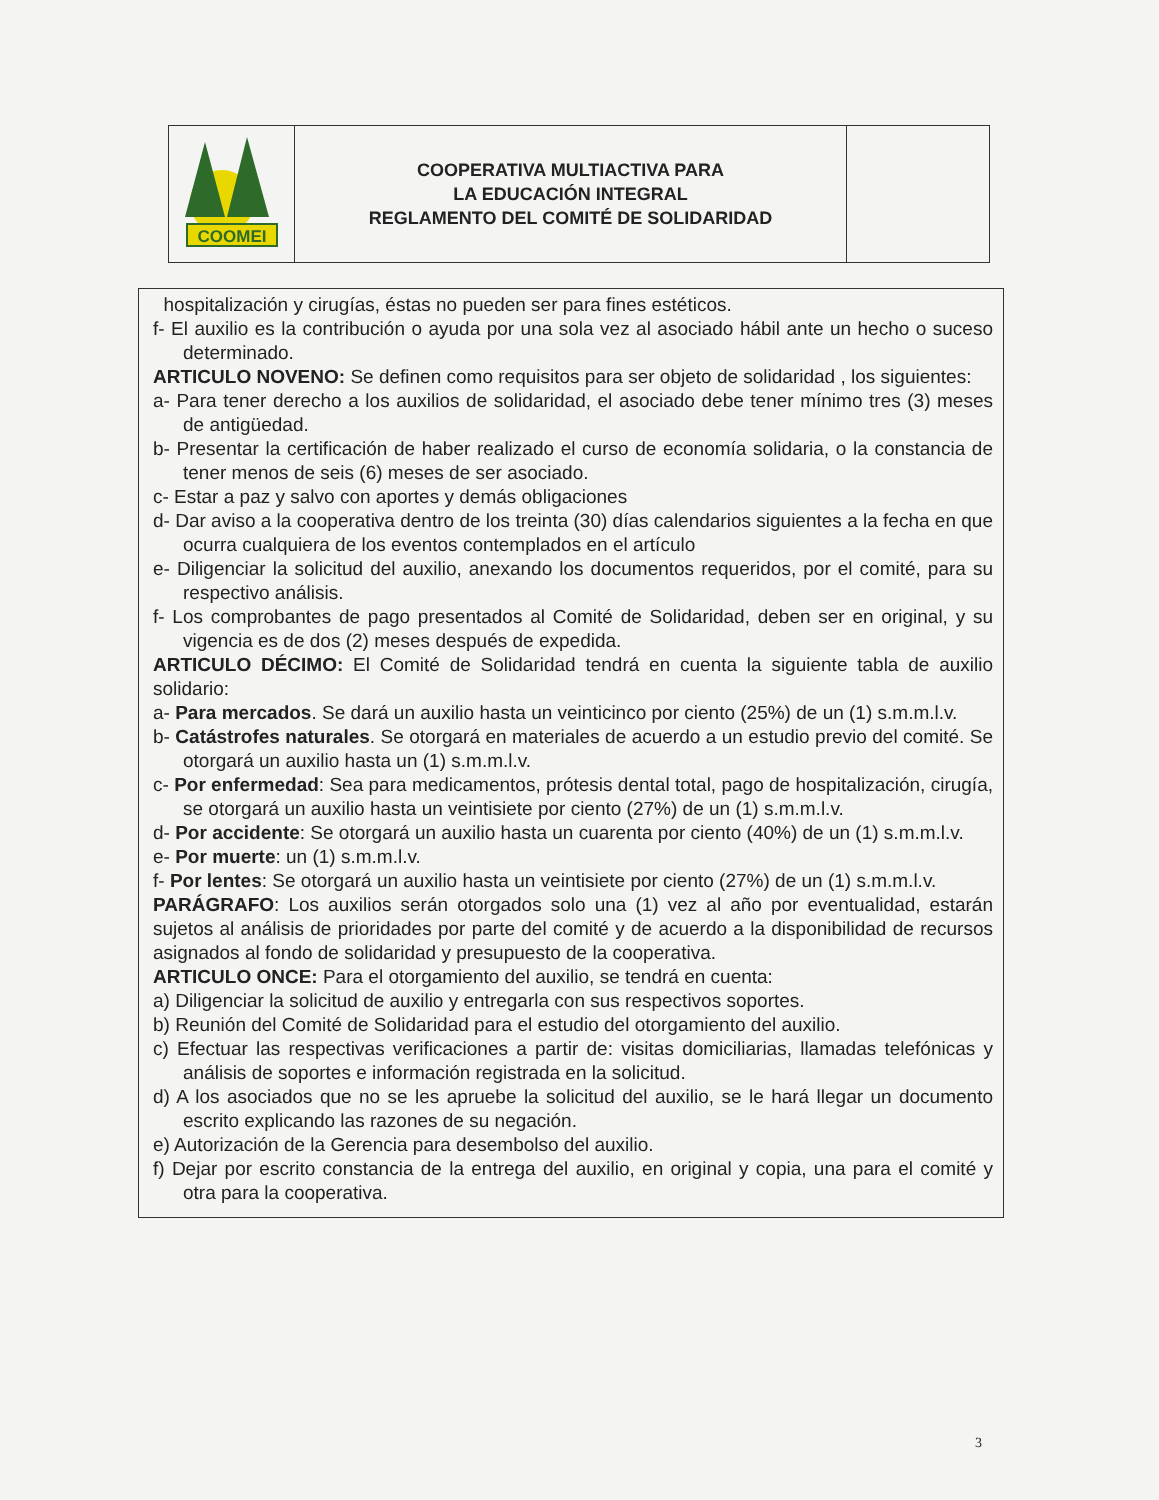| COOMEI | COOPERATIVA MULTIACTIVA PARA LA EDUCACIÓN INTEGRAL REGLAMENTO DEL COMITÉ DE SOLIDARIDAD | |
hospitalización y cirugías, éstas no pueden ser para fines estéticos.
f- El auxilio es la contribución o ayuda por una sola vez al asociado hábil ante un hecho o suceso determinado.
ARTICULO NOVENO: Se definen como requisitos para ser objeto de solidaridad , los siguientes:
a- Para tener derecho a los auxilios de solidaridad, el asociado debe tener mínimo tres (3) meses de antigüedad.
b- Presentar la certificación de haber realizado el curso de economía solidaria, o la constancia de tener menos de seis (6) meses de ser asociado.
c- Estar a paz y salvo con aportes y demás obligaciones
d- Dar aviso a la cooperativa dentro de los treinta (30) días calendarios siguientes a la fecha en que ocurra cualquiera de los eventos contemplados en el artículo
e- Diligenciar la solicitud del auxilio, anexando los documentos requeridos, por el comité, para su respectivo análisis.
f- Los comprobantes de pago presentados al Comité de Solidaridad, deben ser en original, y su vigencia es de dos (2) meses después de expedida.
ARTICULO DÉCIMO: El Comité de Solidaridad tendrá en cuenta la siguiente tabla de auxilio solidario:
a- Para mercados. Se dará un auxilio hasta un veinticinco por ciento (25%) de un (1) s.m.m.l.v.
b- Catástrofes naturales. Se otorgará en materiales de acuerdo a un estudio previo del comité. Se otorgará un auxilio hasta un (1) s.m.m.l.v.
c- Por enfermedad: Sea para medicamentos, prótesis dental total, pago de hospitalización, cirugía, se otorgará un auxilio hasta un veintisiete por ciento (27%) de un (1) s.m.m.l.v.
d- Por accidente: Se otorgará un auxilio hasta un cuarenta por ciento (40%) de un (1) s.m.m.l.v.
e- Por muerte: un (1) s.m.m.l.v.
f- Por lentes: Se otorgará un auxilio hasta un veintisiete por ciento (27%) de un (1) s.m.m.l.v.
PARÁGRAFO: Los auxilios serán otorgados solo una (1) vez al año por eventualidad, estarán sujetos al análisis de prioridades por parte del comité y de acuerdo a la disponibilidad de recursos asignados al fondo de solidaridad y presupuesto de la cooperativa.
ARTICULO ONCE: Para el otorgamiento del auxilio, se tendrá en cuenta:
a) Diligenciar la solicitud de auxilio y entregarla con sus respectivos soportes.
b) Reunión del Comité de Solidaridad para el estudio del otorgamiento del auxilio.
c) Efectuar las respectivas verificaciones a partir de: visitas domiciliarias, llamadas telefónicas y análisis de soportes e información registrada en la solicitud.
d) A los asociados que no se les apruebe la solicitud del auxilio, se le hará llegar un documento escrito explicando las razones de su negación.
e) Autorización de la Gerencia para desembolso del auxilio.
f) Dejar por escrito constancia de la entrega del auxilio, en original y copia, una para el comité y otra para la cooperativa.
3